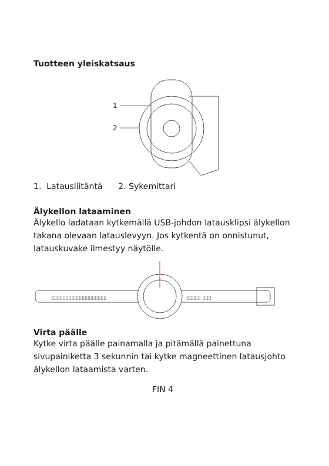Tuotteen yleiskatsaus
1
2
1. Latausliitäntä 2. Sykemittari
Älykellon lataaminen
Älykello ladataan kytkemällä USB-johdon latausklipsi älykellon takana olevaan latauslevyyn. Jos kytkentä on onnistunut, latauskuvake ilmestyy näytölle.
▯▯▯▯▯▯▯▯▯▯▯▯▯▯▯▯▯▯▯
▯▯▯▯▯ ▯▯▯
Virta päälle
Kytke virta päälle painamalla ja pitämällä painettuna sivupainiketta 3 sekunnin tai kytke magneettinen latausjohto älykellon lataamista varten.
FIN 4